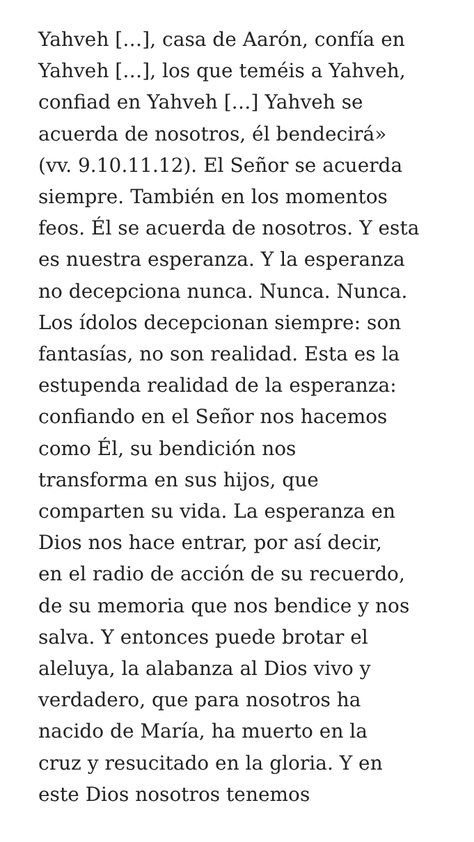Yahveh […], casa de Aarón, confía en
Yahveh […], los que teméis a Yahveh,
confiad en Yahveh […] Yahveh se
acuerda de nosotros, él bendecirá»
(vv. 9.10.11.12). El Señor se acuerda
siempre. También en los momentos
feos. Él se acuerda de nosotros. Y esta
es nuestra esperanza. Y la esperanza
no decepciona nunca. Nunca. Nunca.
Los ídolos decepcionan siempre: son
fantasías, no son realidad. Esta es la
estupenda realidad de la esperanza:
confiando en el Señor nos hacemos
como Él, su bendición nos
transforma en sus hijos, que
comparten su vida. La esperanza en
Dios nos hace entrar, por así decir,
en el radio de acción de su recuerdo,
de su memoria que nos bendice y nos
salva. Y entonces puede brotar el
aleluya, la alabanza al Dios vivo y
verdadero, que para nosotros ha
nacido de María, ha muerto en la
cruz y resucitado en la gloria. Y en
este Dios nosotros tenemos